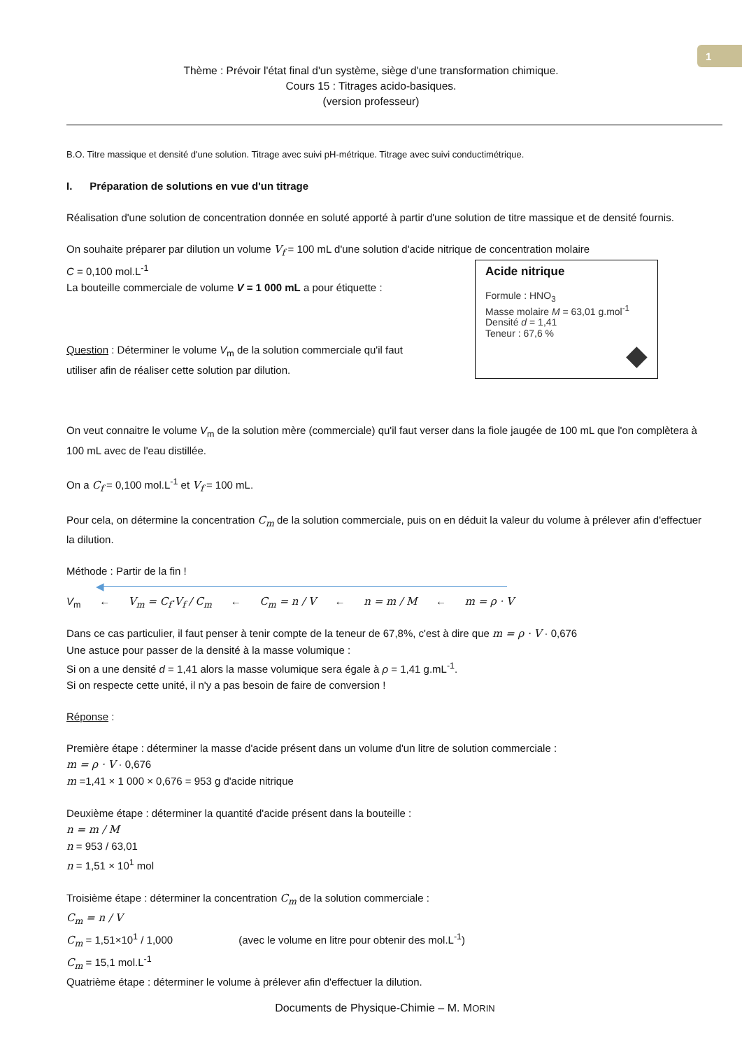1
Thème : Prévoir l'état final d'un système, siège d'une transformation chimique.
Cours 15 : Titrages acido-basiques.
(version professeur)
B.O. Titre massique et densité d'une solution. Titrage avec suivi pH-métrique. Titrage avec suivi conductimétrique.
I. Préparation de solutions en vue d'un titrage
Réalisation d'une solution de concentration donnée en soluté apporté à partir d'une solution de titre massique et de densité fournis.
On souhaite préparer par dilution un volume V<sub>f</sub> = 100 mL d'une solution d'acide nitrique de concentration molaire
C = 0,100 mol.L<sup>-1</sup>
Acide nitrique
Formule : HNO<sub>3</sub>
Masse molaire M = 63,01 g.mol<sup>-1</sup>
Densité d = 1,41
Teneur : 67,6 %
◆
La bouteille commerciale de volume V = 1 000 mL a pour étiquette :
Question : Déterminer le volume V<sub>m</sub> de la solution commerciale qu'il faut
utiliser afin de réaliser cette solution par dilution.
On veut connaitre le volume V<sub>m</sub> de la solution mère (commerciale) qu'il faut verser dans la fiole jaugée de 100 mL que l'on complètera à 100 mL avec de l'eau distillée.
On a C<sub>f</sub> = 0,100 mol.L<sup>-1</sup> et V<sub>f</sub> = 100 mL.
Pour cela, on détermine la concentration C<sub>m</sub> de la solution commerciale, puis on en déduit la valeur du volume à prélever afin d'effectuer la dilution.
Méthode : Partir de la fin !
◀
V<sub>m</sub> ← V<sub>m</sub> = C<sub>f</sub>·V<sub>f</sub> / C<sub>m</sub> ← C<sub>m</sub> = n / V ← n = m / M ← m = ρ · V
Dans ce cas particulier, il faut penser à tenir compte de la teneur de 67,8%, c'est à dire que m = ρ · V · 0,676
Une astuce pour passer de la densité à la masse volumique :
Si on a une densité d = 1,41 alors la masse volumique sera égale à ρ = 1,41 g.mL<sup>-1</sup>.
Si on respecte cette unité, il n'y a pas besoin de faire de conversion !
Réponse :
Première étape : déterminer la masse d'acide présent dans un volume d'un litre de solution commerciale :
m = ρ · V · 0,676
m =1,41 × 1 000 × 0,676 = 953 g d'acide nitrique
Deuxième étape : déterminer la quantité d'acide présent dans la bouteille :
n = m / M
n = 953 / 63,01
n = 1,51 × 10<sup>1</sup> mol
Troisième étape : déterminer la concentration C<sub>m</sub> de la solution commerciale :
C<sub>m</sub> = n / V
C<sub>m</sub> = 1,51×10<sup>1</sup> / 1,000 (avec le volume en litre pour obtenir des mol.L<sup>-1</sup>)
C<sub>m</sub> = 15,1 mol.L<sup>-1</sup>
Quatrième étape : déterminer le volume à prélever afin d'effectuer la dilution.
Documents de Physique-Chimie – M. MORIN